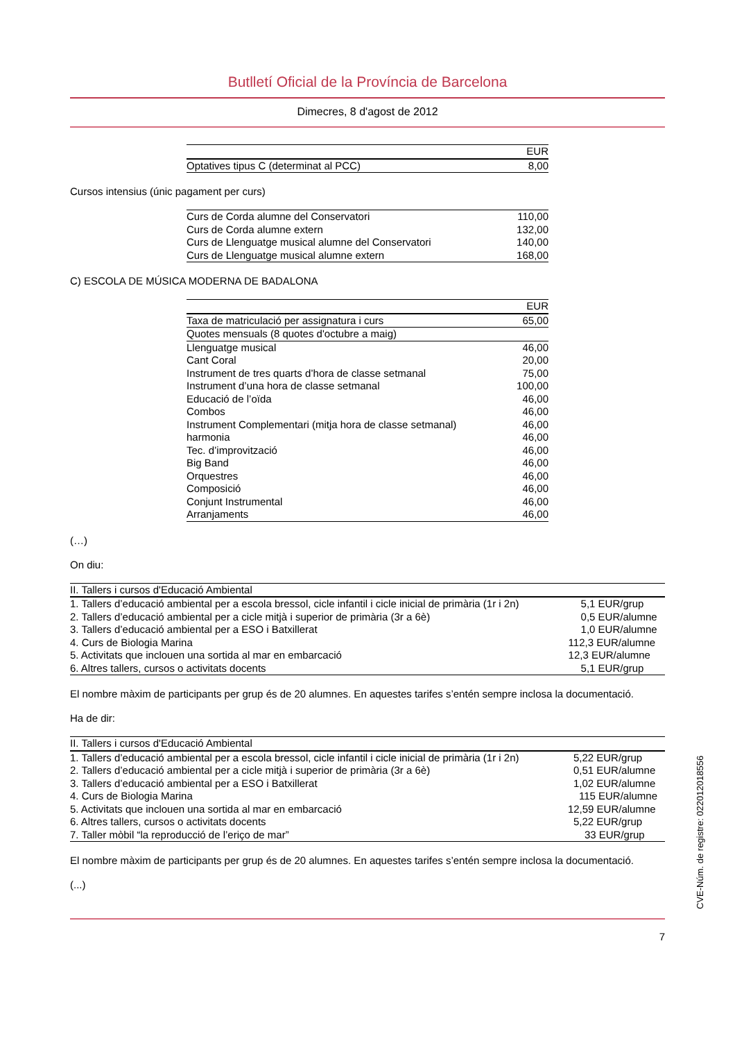Butlletí Oficial de la Província de Barcelona
Dimecres, 8 d'agost de 2012
| | EUR |
| --- | --- |
| Optatives tipus C (determinat al PCC) | 8,00 |
Cursos intensius (únic pagament per curs)
| Curs de Corda alumne del Conservatori | 110,00 |
| Curs de Corda alumne extern | 132,00 |
| Curs de Llenguatge musical alumne del Conservatori | 140,00 |
| Curs de Llenguatge musical alumne extern | 168,00 |
C) ESCOLA DE MÚSICA MODERNA DE BADALONA
| | EUR |
| --- | --- |
| Taxa de matriculació per assignatura i curs | 65,00 |
| Quotes mensuals (8 quotes d'octubre a maig) | |
| Llenguatge musical | 46,00 |
| Cant Coral | 20,00 |
| Instrument de tres quarts d’hora de classe setmanal | 75,00 |
| Instrument d’una hora de classe setmanal | 100,00 |
| Educació de l’oïda | 46,00 |
| Combos | 46,00 |
| Instrument Complementari (mitja hora de classe setmanal) | 46,00 |
| harmonia | 46,00 |
| Tec. d’improvització | 46,00 |
| Big Band | 46,00 |
| Orquestres | 46,00 |
| Composició | 46,00 |
| Conjunt Instrumental | 46,00 |
| Arranjaments | 46,00 |
(…)
On diu:
| II. Tallers i cursos d'Educació Ambiental | |
| --- | --- |
| 1. Tallers d’educació ambiental per a escola bressol, cicle infantil i cicle inicial de primària (1r i 2n) | 5,1 EUR/grup |
| 2. Tallers d’educació ambiental per a cicle mitjà i superior de primària (3r a 6è) | 0,5 EUR/alumne |
| 3. Tallers d’educació ambiental per a ESO i Batxillerat | 1,0 EUR/alumne |
| 4. Curs de Biologia Marina | 112,3 EUR/alumne |
| 5. Activitats que inclouen una sortida al mar en embarcació | 12,3 EUR/alumne |
| 6. Altres tallers, cursos o activitats docents | 5,1 EUR/grup |
El nombre màxim de participants per grup és de 20 alumnes. En aquestes tarifes s’entén sempre inclosa la documentació.
Ha de dir:
| II. Tallers i cursos d'Educació Ambiental | |
| --- | --- |
| 1. Tallers d’educació ambiental per a escola bressol, cicle infantil i cicle inicial de primària (1r i 2n) | 5,22 EUR/grup |
| 2. Tallers d’educació ambiental per a cicle mitjà i superior de primària (3r a 6è) | 0,51 EUR/alumne |
| 3. Tallers d’educació ambiental per a ESO i Batxillerat | 1,02 EUR/alumne |
| 4. Curs de Biologia Marina | 115 EUR/alumne |
| 5. Activitats que inclouen una sortida al mar en embarcació | 12,59 EUR/alumne |
| 6. Altres tallers, cursos o activitats docents | 5,22 EUR/grup |
| 7. Taller mòbil “la reproducció de l’eriço de mar” | 33 EUR/grup |
El nombre màxim de participants per grup és de 20 alumnes. En aquestes tarifes s’entén sempre inclosa la documentació.
(...)
7
CVE-Núm. de registre: 022012018556